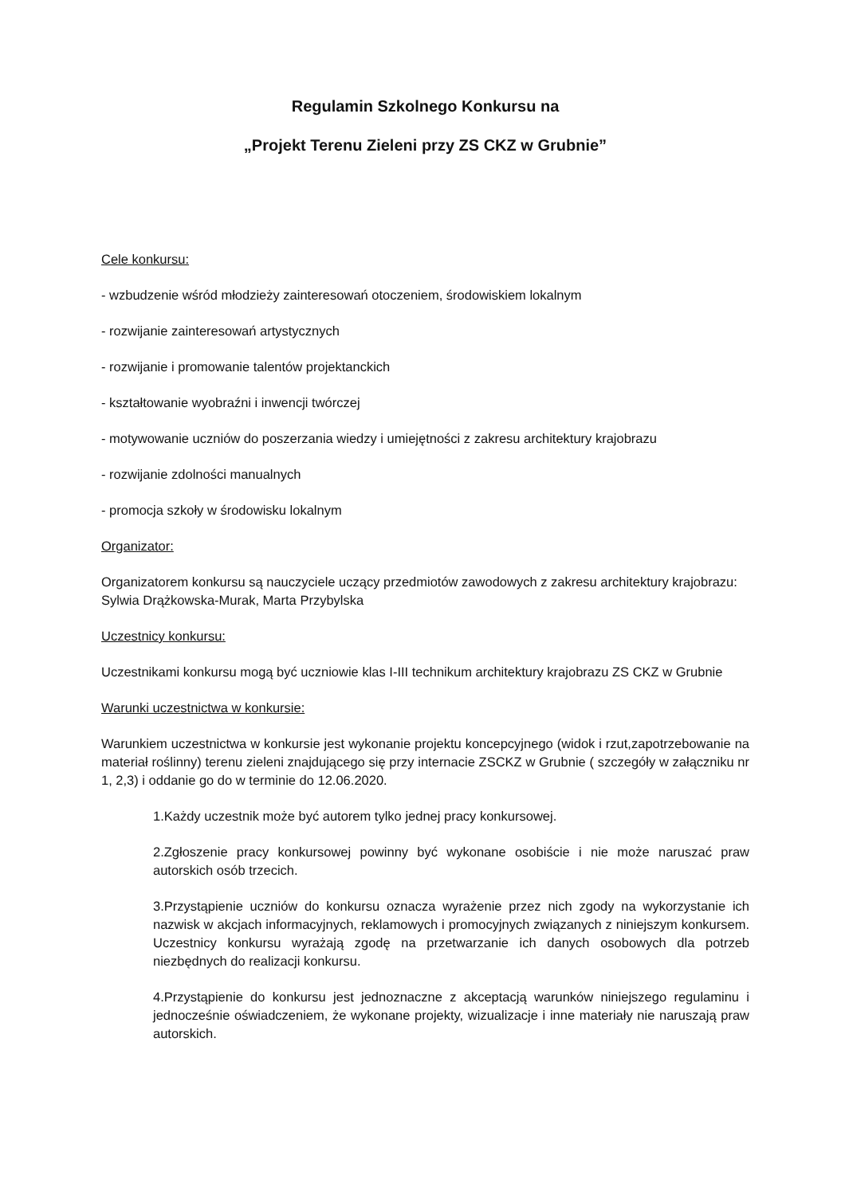Regulamin Szkolnego Konkursu na
„Projekt Terenu Zieleni przy ZS CKZ w Grubnie”
Cele konkursu:
- wzbudzenie wśród młodzieży zainteresowań otoczeniem, środowiskiem lokalnym
- rozwijanie zainteresowań artystycznych
- rozwijanie i promowanie talentów projektanckich
- kształtowanie wyobraźni i inwencji twórczej
- motywowanie uczniów do poszerzania wiedzy i umiejętności z zakresu architektury krajobrazu
- rozwijanie zdolności manualnych
- promocja szkoły w środowisku lokalnym
Organizator:
Organizatorem konkursu są nauczyciele uczący przedmiotów zawodowych z zakresu architektury krajobrazu: Sylwia Drążkowska-Murak, Marta Przybylska
Uczestnicy konkursu:
Uczestnikami konkursu mogą być uczniowie klas I-III technikum architektury krajobrazu ZS CKZ w Grubnie
Warunki uczestnictwa w konkursie:
Warunkiem uczestnictwa w konkursie jest wykonanie projektu koncepcyjnego (widok i rzut,zapotrzebowanie na materiał roślinny) terenu zieleni znajdującego się przy internacie ZSCKZ w Grubnie ( szczegóły w załączniku nr 1, 2,3) i oddanie go do w terminie do 12.06.2020.
1.Każdy uczestnik może być autorem tylko jednej pracy konkursowej.
2.Zgłoszenie pracy konkursowej powinny być wykonane osobiście i nie może naruszać praw autorskich osób trzecich.
3.Przystąpienie uczniów do konkursu oznacza wyrażenie przez nich zgody na wykorzystanie ich nazwisk w akcjach informacyjnych, reklamowych i promocyjnych związanych z niniejszym konkursem. Uczestnicy konkursu wyrażają zgodę na przetwarzanie ich danych osobowych dla potrzeb niezbędnych do realizacji konkursu.
4.Przystąpienie do konkursu jest jednoznaczne z akceptacją warunków niniejszego regulaminu i jednocześnie oświadczeniem, że wykonane projekty, wizualizacje i inne materiały nie naruszają praw autorskich.